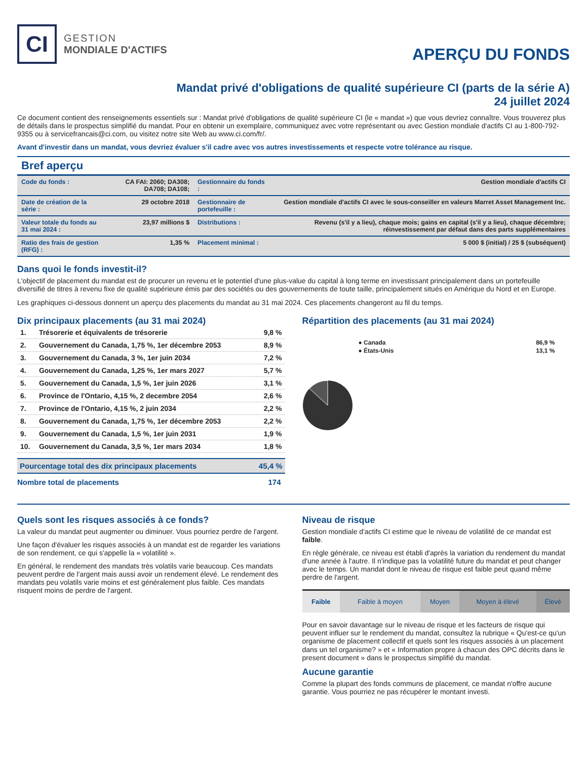CI
GESTION
MONDIALE D'ACTIFS
APERÇU DU FONDS
Mandat privé d'obligations de qualité supérieure CI (parts de la série A)
24 juillet 2024
Ce document contient des renseignements essentiels sur : Mandat privé d'obligations de qualité supérieure CI (le « mandat ») que vous devriez connaître. Vous trouverez plus de détails dans le prospectus simplifié du mandat. Pour en obtenir un exemplaire, communiquez avec votre représentant ou avec Gestion mondiale d'actifs CI au 1-800-792-9355 ou à servicefrancais@ci.com, ou visitez notre site Web au www.ci.com/fr/.
Avant d'investir dans un mandat, vous devriez évaluer s'il cadre avec vos autres investissements et respecte votre tolérance au risque.
Bref aperçu
| Code du fonds : | CA FAI: 2060; DA308; DA708; DA108; | Gestionnaire du fonds : | Gestion mondiale d'actifs CI |
| Date de création de la série : | 29 octobre 2018 | Gestionnaire de portefeuille : | Gestion mondiale d'actifs CI avec le sous-conseiller en valeurs Marret Asset Management Inc. |
| Valeur totale du fonds au 31 mai 2024 : | 23,97 millions $ | Distributions : | Revenu (s'il y a lieu), chaque mois; gains en capital (s'il y a lieu), chaque décembre; réinvestissement par défaut dans des parts supplémentaires |
| Ratio des frais de gestion (RFG) : | 1,35 % | Placement minimal : | 5 000 $ (initial) / 25 $ (subséquent) |
Dans quoi le fonds investit-il?
L'objectif de placement du mandat est de procurer un revenu et le potentiel d'une plus-value du capital à long terme en investissant principalement dans un portefeuille diversifié de titres à revenu fixe de qualité supérieure émis par des sociétés ou des gouvernements de toute taille, principalement situés en Amérique du Nord et en Europe.
Les graphiques ci-dessous donnent un aperçu des placements du mandat au 31 mai 2024. Ces placements changeront au fil du temps.
Dix principaux placements (au 31 mai 2024)
| 1. | Trésorerie et équivalents de trésorerie | 9,8 % |
| 2. | Gouvernement du Canada, 1,75 %, 1er décembre 2053 | 8,9 % |
| 3. | Gouvernement du Canada, 3 %, 1er juin 2034 | 7,2 % |
| 4. | Gouvernement du Canada, 1,25 %, 1er mars 2027 | 5,7 % |
| 5. | Gouvernement du Canada, 1,5 %, 1er juin 2026 | 3,1 % |
| 6. | Province de l'Ontario, 4,15 %, 2 decembre 2054 | 2,6 % |
| 7. | Province de l'Ontario, 4,15 %, 2 juin 2034 | 2,2 % |
| 8. | Gouvernement du Canada, 1,75 %, 1er décembre 2053 | 2,2 % |
| 9. | Gouvernement du Canada, 1,5 %, 1er juin 2031 | 1,9 % |
| 10. | Gouvernement du Canada, 3,5 %, 1er mars 2034 | 1,8 % |
| Pourcentage total des dix principaux placements | 45,4 % |
| Nombre total de placements | 174 |
Répartition des placements (au 31 mai 2024)
| ● Canada | 86,9 % |
| ● États-Unis | 13,1 % |
Quels sont les risques associés à ce fonds?
La valeur du mandat peut augmenter ou diminuer. Vous pourriez perdre de l'argent.
Une façon d'évaluer les risques associés à un mandat est de regarder les variations de son rendement, ce qui s'appelle la « volatilité ».
En général, le rendement des mandats très volatils varie beaucoup. Ces mandats peuvent perdre de l'argent mais aussi avoir un rendement élevé. Le rendement des mandats peu volatils varie moins et est généralement plus faible. Ces mandats risquent moins de perdre de l'argent.
Niveau de risque
Gestion mondiale d'actifs CI estime que le niveau de volatilité de ce mandat est faible.
En règle générale, ce niveau est établi d'après la variation du rendement du mandat d'une année à l'autre. Il n'indique pas la volatilité future du mandat et peut changer avec le temps. Un mandat dont le niveau de risque est faible peut quand même perdre de l'argent.
| Faible | Faible à moyen | Moyen | Moyen à élevé | Élevé |
Pour en savoir davantage sur le niveau de risque et les facteurs de risque qui peuvent influer sur le rendement du mandat, consultez la rubrique « Qu'est-ce qu'un organisme de placement collectif et quels sont les risques associés à un placement dans un tel organisme? » et « Information propre à chacun des OPC décrits dans le present document » dans le prospectus simplifié du mandat.
Aucune garantie
Comme la plupart des fonds communs de placement, ce mandat n'offre aucune garantie. Vous pourriez ne pas récupérer le montant investi.